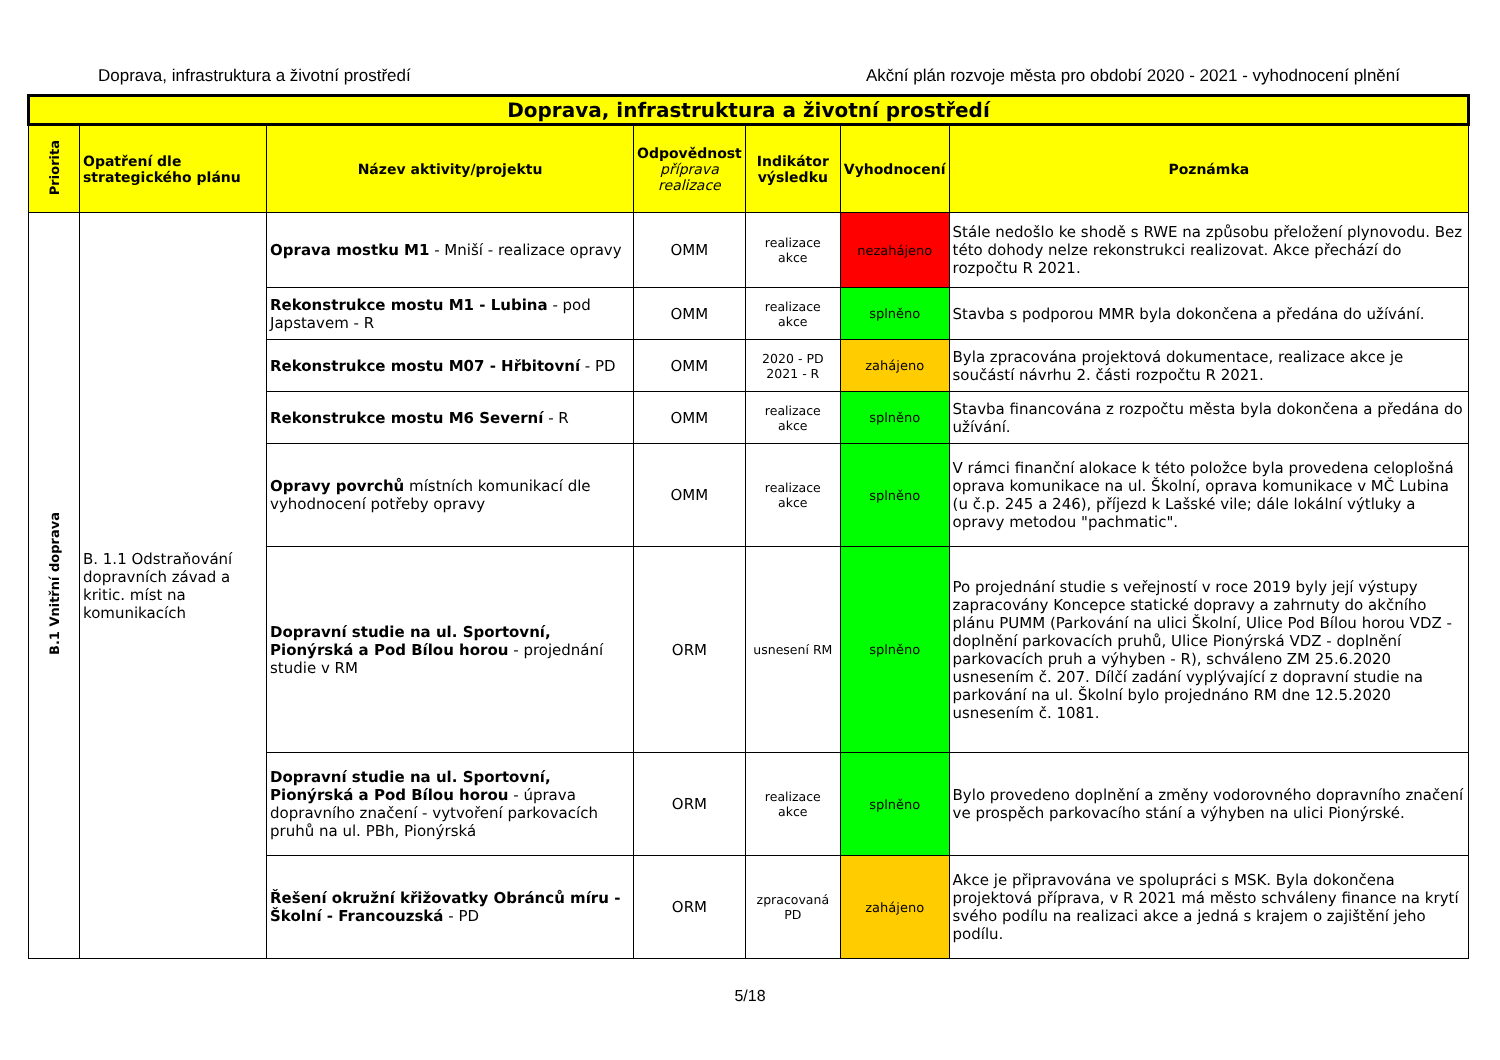Doprava, infrastruktura a životní prostředí Akční plán rozvoje města pro období 2020 - 2021 - vyhodnocení plnění
| Doprava, infrastruktura a životní prostředí | | | | | | |
| --- | --- | --- | --- | --- | --- | --- |
| Priorita | Opatření dle strategického plánu | Název aktivity/projektu | Odpovědnost příprava realizace | Indikátor výsledku | Vyhodnocení | Poznámka |
| B.1 Vnitřní doprava | B. 1.1 Odstraňování dopravních závad a kritic. míst na komunikacích | Oprava mostku M1 - Mniší - realizace opravy | OMM | realizace akce | nezahájeno | Stále nedošlo ke shodě s RWE na způsobu přeložení plynovodu. Bez této dohody nelze rekonstrukci realizovat. Akce přechází do rozpočtu R 2021. |
| | | Rekonstrukce mostu M1 - Lubina - pod Japstavem - R | OMM | realizace akce | splněno | Stavba s podporou MMR byla dokončena a předána do užívání. |
| | | Rekonstrukce mostu M07 - Hřbitovní - PD | OMM | 2020 - PD 2021 - R | zahájeno | Byla zpracována projektová dokumentace, realizace akce je součástí návrhu 2. části rozpočtu R 2021. |
| | | Rekonstrukce mostu M6 Severní - R | OMM | realizace akce | splněno | Stavba financována z rozpočtu města byla dokončena a předána do užívání. |
| | | Opravy povrchů místních komunikací dle vyhodnocení potřeby opravy | OMM | realizace akce | splněno | V rámci finanční alokace k této položce byla provedena celoplošná oprava komunikace na ul. Školní, oprava komunikace v MČ Lubina (u č.p. 245 a 246), příjezd k Lašské vile; dále lokální výtluky a opravy metodou "pachmatic". |
| | | Dopravní studie na ul. Sportovní, Pionýrská a Pod Bílou horou - projednání studie v RM | ORM | usnesení RM | splněno | Po projednání studie s veřejností v roce 2019 byly její výstupy zapracovány Koncepce statické dopravy a zahrnuty do akčního plánu PUMM (Parkování na ulici Školní, Ulice Pod Bílou horou VDZ - doplnění parkovacích pruhů, Ulice Pionýrská VDZ - doplnění parkovacích pruh a výhyben - R), schváleno ZM 25.6.2020 usnesením č. 207. Dílčí zadání vyplývající z dopravní studie na parkování na ul. Školní bylo projednáno RM dne 12.5.2020 usnesením č. 1081. |
| | | Dopravní studie na ul. Sportovní, Pionýrská a Pod Bílou horou - úprava dopravního značení - vytvoření parkovacích pruhů na ul. PBh, Pionýrská | ORM | realizace akce | splněno | Bylo provedeno doplnění a změny vodorovného dopravního značení ve prospěch parkovacího stání a výhyben na ulici Pionýrské. |
| | | Řešení okružní křižovatky Obránců míru - Školní - Francouzská - PD | ORM | zpracovaná PD | zahájeno | Akce je připravována ve spolupráci s MSK. Byla dokončena projektová příprava, v R 2021 má město schváleny finance na krytí svého podílu na realizaci akce a jedná s krajem o zajištění jeho podílu. |
5/18